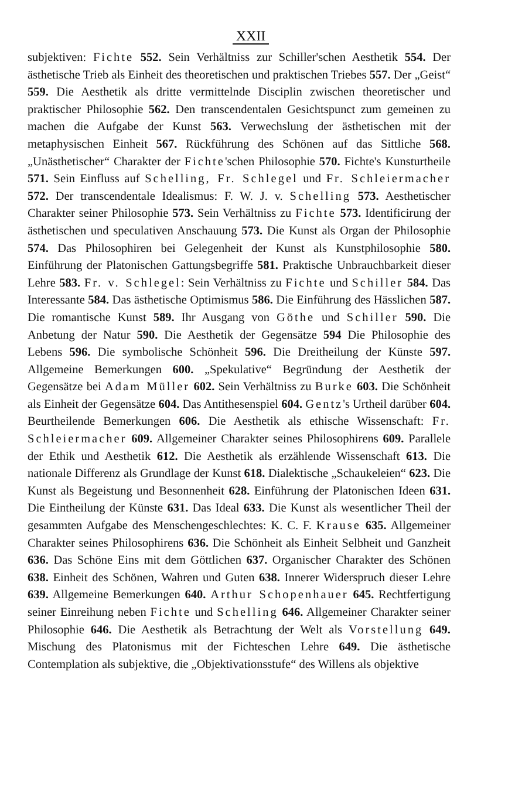XXII
subjektiven: Fichte 552. Sein Verhältniss zur Schiller'schen Aesthetik 554. Der ästhetische Trieb als Einheit des theoretischen und praktischen Triebes 557. Der „Geist“ 559. Die Aesthetik als dritte vermittelnde Disciplin zwischen theoretischer und praktischer Philosophie 562. Den transcendentalen Gesichtspunct zum gemeinen zu machen die Aufgabe der Kunst 563. Verwechslung der ästhetischen mit der metaphysischen Einheit 567. Rückführung des Schönen auf das Sittliche 568. „Unästhetischer“ Charakter der Fichte'schen Philosophie 570. Fichte's Kunsturtheile 571. Sein Einfluss auf Schelling, Fr. Schlegel und Fr. Schleiermacher 572. Der transcendentale Idealismus: F. W. J. v. Schelling 573. Aesthetischer Charakter seiner Philosophie 573. Sein Verhältniss zu Fichte 573. Identificirung der ästhetischen und speculativen Anschauung 573. Die Kunst als Organ der Philosophie 574. Das Philosophiren bei Gelegenheit der Kunst als Kunstphilosophie 580. Einführung der Platonischen Gattungsbegriffe 581. Praktische Unbrauchbarkeit dieser Lehre 583. Fr. v. Schlegel: Sein Verhältniss zu Fichte und Schiller 584. Das Interessante 584. Das ästhetische Optimismus 586. Die Einführung des Hässlichen 587. Die romantische Kunst 589. Ihr Ausgang von Göthe und Schiller 590. Die Anbetung der Natur 590. Die Aesthetik der Gegensätze 594 Die Philosophie des Lebens 596. Die symbolische Schönheit 596. Die Dreitheilung der Künste 597. Allgemeine Bemerkungen 600. „Spekulative“ Begründung der Aesthetik der Gegensätze bei Adam Müller 602. Sein Verhältniss zu Burke 603. Die Schönheit als Einheit der Gegensätze 604. Das Antithesenspiel 604. Gentz's Urtheil darüber 604. Beurtheilende Bemerkungen 606. Die Aesthetik als ethische Wissenschaft: Fr. Schleiermacher 609. Allgemeiner Charakter seines Philosophirens 609. Parallele der Ethik und Aesthetik 612. Die Aesthetik als erzählende Wissenschaft 613. Die nationale Differenz als Grundlage der Kunst 618. Dialektische „Schaukeleien“ 623. Die Kunst als Begeistung und Besonnenheit 628. Einführung der Platonischen Ideen 631. Die Eintheilung der Künste 631. Das Ideal 633. Die Kunst als wesentlicher Theil der gesammten Aufgabe des Menschengeschlechtes: K. C. F. Krause 635. Allgemeiner Charakter seines Philosophirens 636. Die Schönheit als Einheit Selbheit und Ganzheit 636. Das Schöne Eins mit dem Göttlichen 637. Organischer Charakter des Schönen 638. Einheit des Schönen, Wahren und Guten 638. Innerer Widerspruch dieser Lehre 639. Allgemeine Bemerkungen 640. Arthur Schopenhauer 645. Rechtfertigung seiner Einreihung neben Fichte und Schelling 646. Allgemeiner Charakter seiner Philosophie 646. Die Aesthetik als Betrachtung der Welt als Vorstellung 649. Mischung des Platonismus mit der Fichteschen Lehre 649. Die ästhetische Contemplation als subjektive, die „Objektivationsstufe“ des Willens als objektive